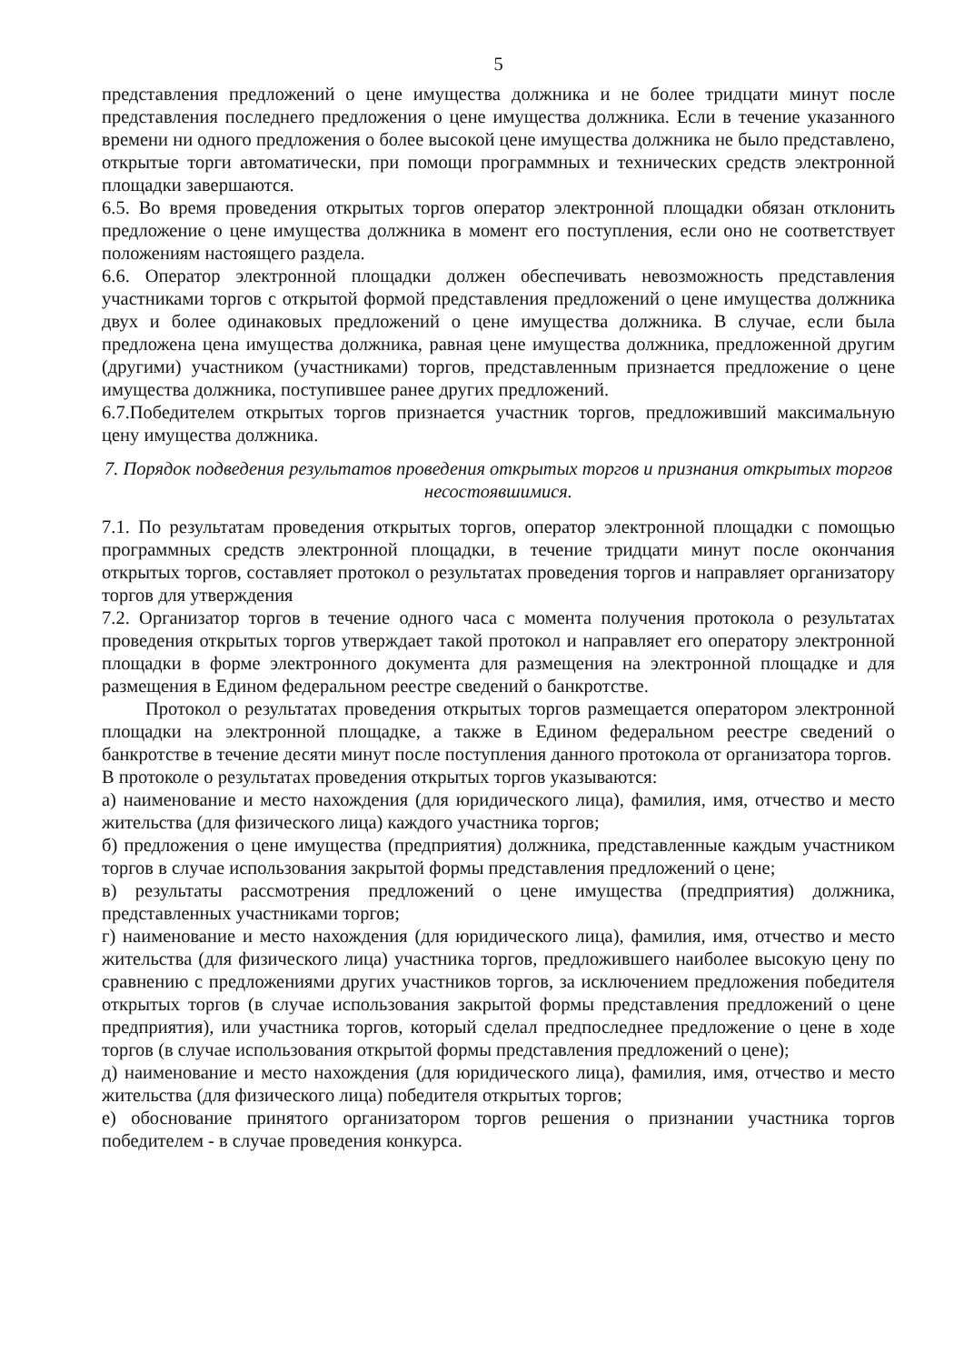5
представления предложений о цене имущества должника и не более тридцати минут после представления последнего предложения о цене имущества должника. Если в течение указанного времени ни одного предложения о более высокой цене имущества должника не было представлено, открытые торги автоматически, при помощи программных и технических средств электронной площадки завершаются.
6.5. Во время проведения открытых торгов оператор электронной площадки обязан отклонить предложение о цене имущества должника в момент его поступления, если оно не соответствует положениям настоящего раздела.
6.6. Оператор электронной площадки должен обеспечивать невозможность представления участниками торгов с открытой формой представления предложений о цене имущества должника двух и более одинаковых предложений о цене имущества должника. В случае, если была предложена цена имущества должника, равная цене имущества должника, предложенной другим (другими) участником (участниками) торгов, представленным признается предложение о цене имущества должника, поступившее ранее других предложений.
6.7.Победителем открытых торгов признается участник торгов, предложивший максимальную цену имущества должника.
7. Порядок подведения результатов проведения открытых торгов и признания открытых торгов несостоявшимися.
7.1. По результатам проведения открытых торгов, оператор электронной площадки с помощью программных средств электронной площадки, в течение тридцати минут после окончания открытых торгов, составляет протокол о результатах проведения торгов и направляет организатору торгов для утверждения
7.2. Организатор торгов в течение одного часа с момента получения протокола о результатах проведения открытых торгов утверждает такой протокол и направляет его оператору электронной площадки в форме электронного документа для размещения на электронной площадке и для размещения в Едином федеральном реестре сведений о банкротстве.
Протокол о результатах проведения открытых торгов размещается оператором электронной площадки на электронной площадке, а также в Едином федеральном реестре сведений о банкротстве в течение десяти минут после поступления данного протокола от организатора торгов.
В протоколе о результатах проведения открытых торгов указываются:
а) наименование и место нахождения (для юридического лица), фамилия, имя, отчество и место жительства (для физического лица) каждого участника торгов;
б) предложения о цене имущества (предприятия) должника, представленные каждым участником торгов в случае использования закрытой формы представления предложений о цене;
в) результаты рассмотрения предложений о цене имущества (предприятия) должника, представленных участниками торгов;
г) наименование и место нахождения (для юридического лица), фамилия, имя, отчество и место жительства (для физического лица) участника торгов, предложившего наиболее высокую цену по сравнению с предложениями других участников торгов, за исключением предложения победителя открытых торгов (в случае использования закрытой формы представления предложений о цене предприятия), или участника торгов, который сделал предпоследнее предложение о цене в ходе торгов (в случае использования открытой формы представления предложений о цене);
д) наименование и место нахождения (для юридического лица), фамилия, имя, отчество и место жительства (для физического лица) победителя открытых торгов;
е) обоснование принятого организатором торгов решения о признании участника торгов победителем - в случае проведения конкурса.